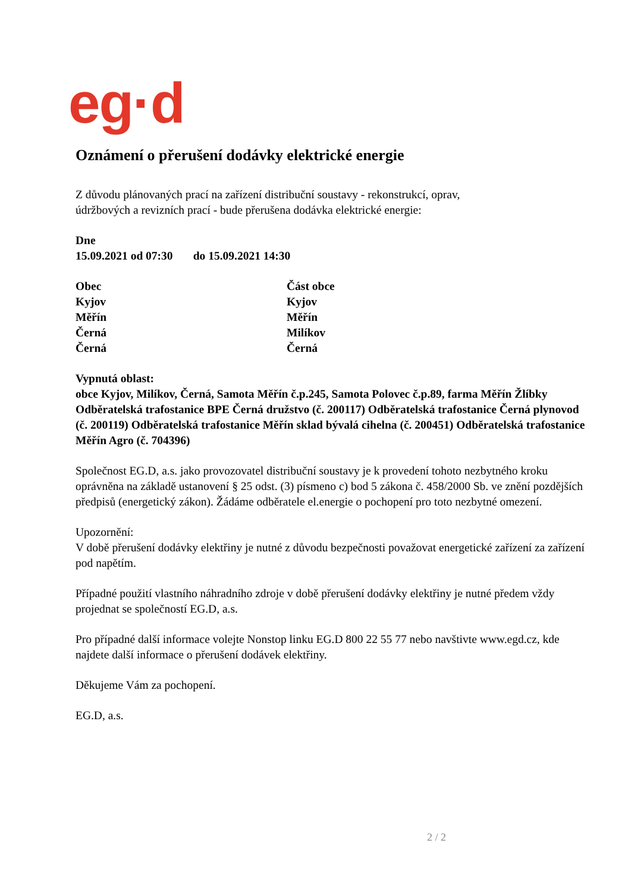eg·d
Oznámení o přerušení dodávky elektrické energie
Z důvodu plánovaných prací na zařízení distribuční soustavy - rekonstrukcí, oprav,
údržbových a revizních prací - bude přerušena dodávka elektrické energie:
Dne
15.09.2021 od 07:30 do 15.09.2021 14:30
| Obec | Část obce |
| --- | --- |
| Kyjov | Kyjov |
| Měřín | Měřín |
| Černá | Milíkov |
| Černá | Černá |
Vypnutá oblast:
obce Kyjov, Milíkov, Černá, Samota Měřín č.p.245, Samota Polovec č.p.89, farma Měřín Žlíbky Odběratelská trafostanice BPE Černá družstvo (č. 200117) Odběratelská trafostanice Černá plynovod (č. 200119) Odběratelská trafostanice Měřín sklad bývalá cihelna (č. 200451) Odběratelská trafostanice Měřín Agro (č. 704396)
Společnost EG.D, a.s. jako provozovatel distribuční soustavy je k provedení tohoto nezbytného kroku oprávněna na základě ustanovení § 25 odst. (3) písmeno c) bod 5 zákona č. 458/2000 Sb. ve znění pozdějších předpisů (energetický zákon). Žádáme odběratele el.energie o pochopení pro toto nezbytné omezení.
Upozornění:
V době přerušení dodávky elektřiny je nutné z důvodu bezpečnosti považovat energetické zařízení za zařízení pod napětím.
Případné použití vlastního náhradního zdroje v době přerušení dodávky elektřiny je nutné předem vždy projednat se společností EG.D, a.s.
Pro případné další informace volejte Nonstop linku EG.D 800 22 55 77 nebo navštivte www.egd.cz, kde najdete další informace o přerušení dodávek elektřiny.
Děkujeme Vám za pochopení.
EG.D, a.s.
2 / 2